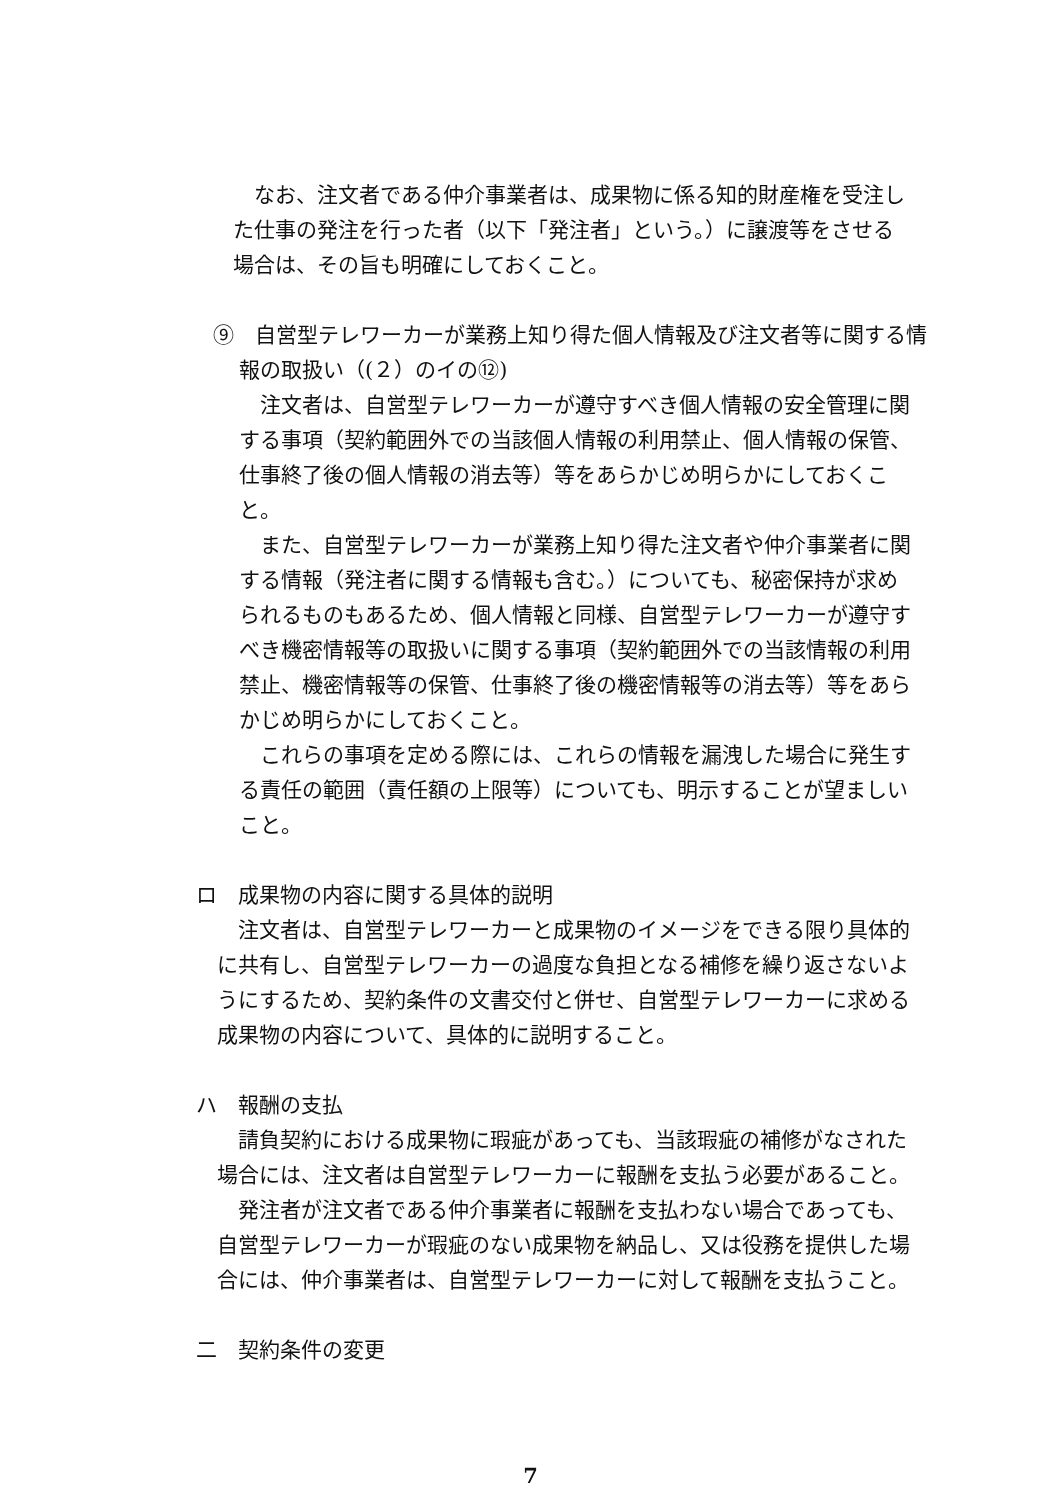なお、注文者である仲介事業者は、成果物に係る知的財産権を受注した仕事の発注を行った者（以下「発注者」という。）に譲渡等をさせる場合は、その旨も明確にしておくこと。
⑨　自営型テレワーカーが業務上知り得た個人情報及び注文者等に関する情報の取扱い（(２）のイの⑫)
注文者は、自営型テレワーカーが遵守すべき個人情報の安全管理に関する事項（契約範囲外での当該個人情報の利用禁止、個人情報の保管、仕事終了後の個人情報の消去等）等をあらかじめ明らかにしておくこと。
また、自営型テレワーカーが業務上知り得た注文者や仲介事業者に関する情報（発注者に関する情報も含む。）についても、秘密保持が求められるものもあるため、個人情報と同様、自営型テレワーカーが遵守すべき機密情報等の取扱いに関する事項（契約範囲外での当該情報の利用禁止、機密情報等の保管、仕事終了後の機密情報等の消去等）等をあらかじめ明らかにしておくこと。
これらの事項を定める際には、これらの情報を漏洩した場合に発生する責任の範囲（責任額の上限等）についても、明示することが望ましいこと。
ロ　成果物の内容に関する具体的説明
注文者は、自営型テレワーカーと成果物のイメージをできる限り具体的に共有し、自営型テレワーカーの過度な負担となる補修を繰り返さないようにするため、契約条件の文書交付と併せ、自営型テレワーカーに求める成果物の内容について、具体的に説明すること。
ハ　報酬の支払
請負契約における成果物に瑕疵があっても、当該瑕疵の補修がなされた場合には、注文者は自営型テレワーカーに報酬を支払う必要があること。
発注者が注文者である仲介事業者に報酬を支払わない場合であっても、自営型テレワーカーが瑕疵のない成果物を納品し、又は役務を提供した場合には、仲介事業者は、自営型テレワーカーに対して報酬を支払うこと。
二　契約条件の変更
7